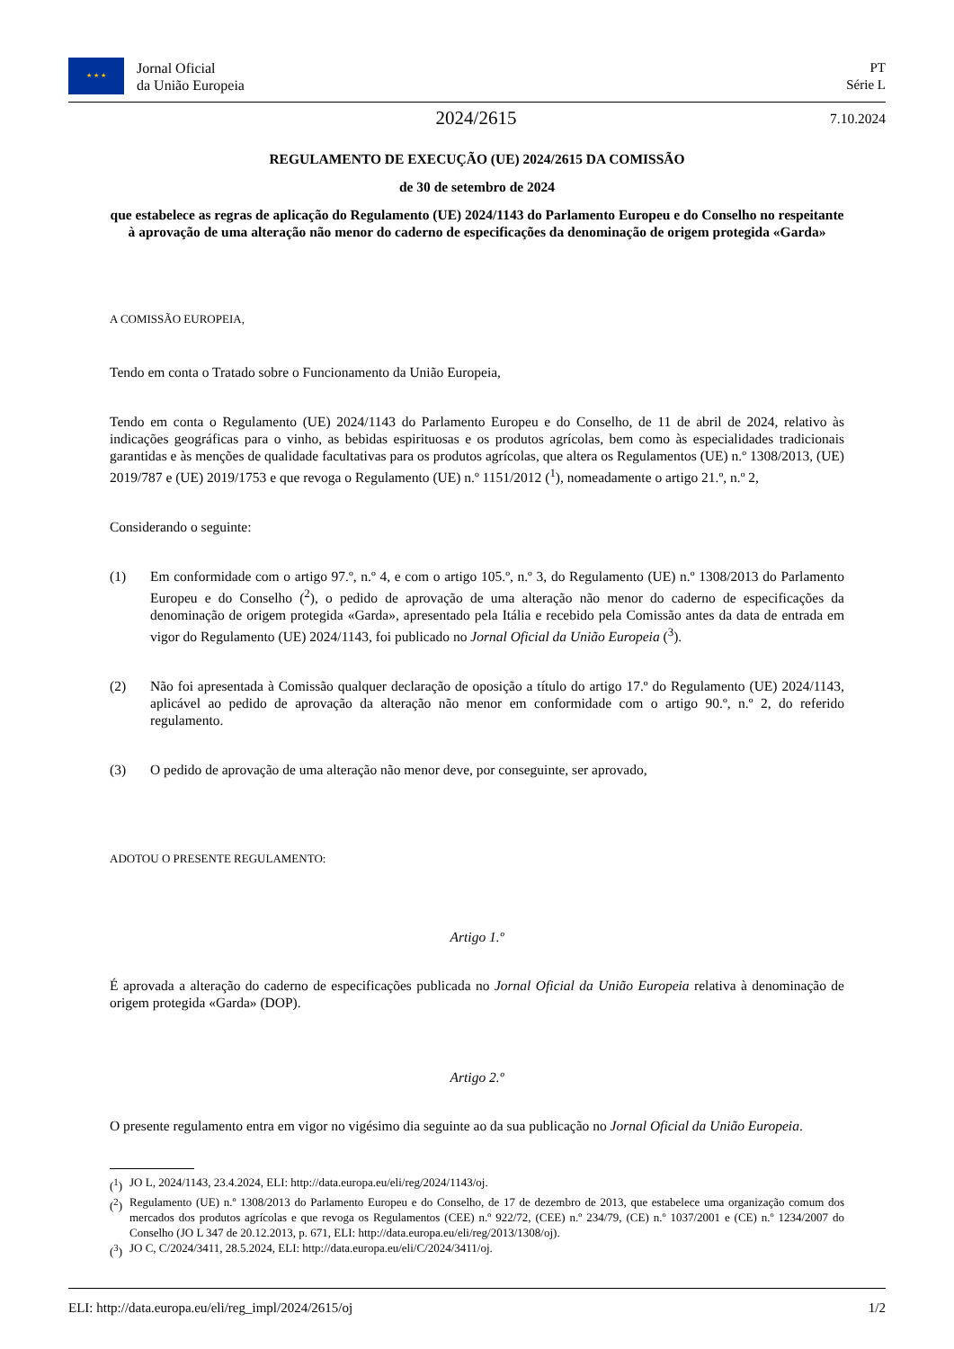★ ★ ★
Jornal Oficial
da União Europeia
PT
Série L
2024/2615
7.10.2024
REGULAMENTO DE EXECUÇÃO (UE) 2024/2615 DA COMISSÃO
de 30 de setembro de 2024
que estabelece as regras de aplicação do Regulamento (UE) 2024/1143 do Parlamento Europeu e do Conselho no respeitante à aprovação de uma alteração não menor do caderno de especificações da denominação de origem protegida «Garda»
A COMISSÃO EUROPEIA,
Tendo em conta o Tratado sobre o Funcionamento da União Europeia,
Tendo em conta o Regulamento (UE) 2024/1143 do Parlamento Europeu e do Conselho, de 11 de abril de 2024, relativo às indicações geográficas para o vinho, as bebidas espirituosas e os produtos agrícolas, bem como às especialidades tradicionais garantidas e às menções de qualidade facultativas para os produtos agrícolas, que altera os Regulamentos (UE) n.º 1308/2013, (UE) 2019/787 e (UE) 2019/1753 e que revoga o Regulamento (UE) n.º 1151/2012 (<sup>1</sup>), nomeadamente o artigo 21.º, n.º 2,
Considerando o seguinte:
(1) Em conformidade com o artigo 97.º, n.º 4, e com o artigo 105.º, n.º 3, do Regulamento (UE) n.º 1308/2013 do Parlamento Europeu e do Conselho (<sup>2</sup>), o pedido de aprovação de uma alteração não menor do caderno de especificações da denominação de origem protegida «Garda», apresentado pela Itália e recebido pela Comissão antes da data de entrada em vigor do Regulamento (UE) 2024/1143, foi publicado no Jornal Oficial da União Europeia (<sup>3</sup>).
(2) Não foi apresentada à Comissão qualquer declaração de oposição a título do artigo 17.º do Regulamento (UE) 2024/1143, aplicável ao pedido de aprovação da alteração não menor em conformidade com o artigo 90.º, n.º 2, do referido regulamento.
(3) O pedido de aprovação de uma alteração não menor deve, por conseguinte, ser aprovado,
ADOTOU O PRESENTE REGULAMENTO:
Artigo 1.º
É aprovada a alteração do caderno de especificações publicada no Jornal Oficial da União Europeia relativa à denominação de origem protegida «Garda» (DOP).
Artigo 2.º
O presente regulamento entra em vigor no vigésimo dia seguinte ao da sua publicação no Jornal Oficial da União Europeia.
(<sup>1</sup>) JO L, 2024/1143, 23.4.2024, ELI: http://data.europa.eu/eli/reg/2024/1143/oj.
(<sup>2</sup>) Regulamento (UE) n.º 1308/2013 do Parlamento Europeu e do Conselho, de 17 de dezembro de 2013, que estabelece uma organização comum dos mercados dos produtos agrícolas e que revoga os Regulamentos (CEE) n.º 922/72, (CEE) n.º 234/79, (CE) n.º 1037/2001 e (CE) n.º 1234/2007 do Conselho (JO L 347 de 20.12.2013, p. 671, ELI: http://data.europa.eu/eli/reg/2013/1308/oj).
(<sup>3</sup>) JO C, C/2024/3411, 28.5.2024, ELI: http://data.europa.eu/eli/C/2024/3411/oj.
ELI: http://data.europa.eu/eli/reg_impl/2024/2615/oj 1/2